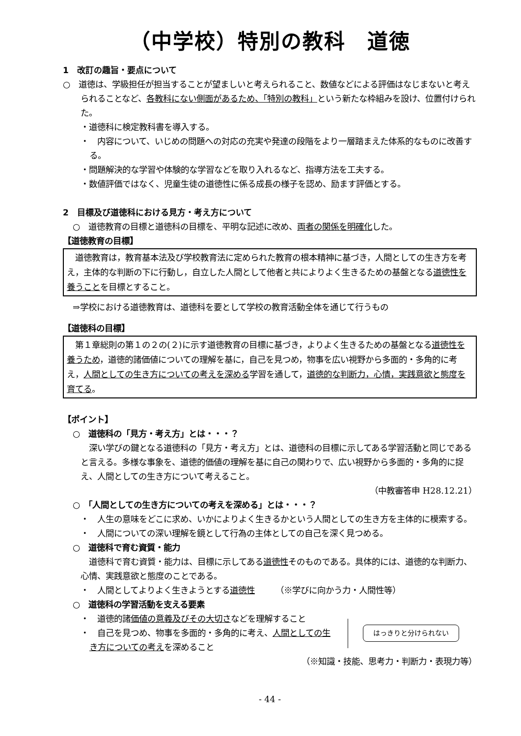（中学校）特別の教科　道徳
1　改訂の趣旨・要点について
○　道徳は、学級担任が担当することが望ましいと考えられること、数値などによる評価はなじまないと考えられることなど、各教科にない側面があるため、「特別の教科」という新たな枠組みを設け、位置付けられた。
・道徳科に検定教科書を導入する。
・　内容について、いじめの問題への対応の充実や発達の段階をより一層踏まえた体系的なものに改善する。
・問題解決的な学習や体験的な学習などを取り入れるなど、指導方法を工夫する。
・数値評価ではなく、児童生徒の道徳性に係る成長の様子を認め、励ます評価とする。
2　目標及び道徳科における見方・考え方について
○　道徳教育の目標と道徳科の目標を、平明な記述に改め、両者の関係を明確化した。
【道徳教育の目標】
　道徳教育は，教育基本法及び学校教育法に定められた教育の根本精神に基づき，人間としての生き方を考え，主体的な判断の下に行動し，自立した人間として他者と共によりよく生きるための基盤となる道徳性を養うことを目標とすること。
⇒学校における道徳教育は、道徳科を要として学校の教育活動全体を通じて行うもの
【道徳科の目標】
　第１章総則の第１の２の(２)に示す道徳教育の目標に基づき，よりよく生きるための基盤となる道徳性を養うため，道徳的諸価値についての理解を基に，自己を見つめ，物事を広い視野から多面的・多角的に考え，人間としての生き方についての考えを深める学習を通して，道徳的な判断力，心情，実践意欲と態度を育てる。
【ポイント】
○　道徳科の「見方・考え方」とは・・・？
　深い学びの鍵となる道徳科の「見方・考え方」とは、道徳科の目標に示してある学習活動と同じであると言える。多様な事象を、道徳的価値の理解を基に自己の関わりで、広い視野から多面的・多角的に捉え、人間としての生き方について考えること。
（中教審答申 H28.12.21）
○　「人間としての生き方についての考えを深める」とは・・・？
・　人生の意味をどこに求め、いかによりよく生きるかという人間としての生き方を主体的に模索する。
・　人間についての深い理解を鏡として行為の主体としての自己を深く見つめる。
○　道徳科で育む資質・能力
　道徳科で育む資質・能力は、目標に示してある道徳性そのものである。具体的には、道徳的な判断力、心情、実践意欲と態度のことである。
・　人間としてよりよく生きようとする道徳性　　　（※学びに向かう力・人間性等）
○　道徳科の学習活動を支える要素
・　道徳的諸価値の意義及びその大切さなどを理解すること
・　自己を見つめ、物事を多面的・多角的に考え、人間としての生き方についての考えを深めること
はっきりと分けられない
（※知識・技能、思考力・判断力・表現力等）
- 44 -